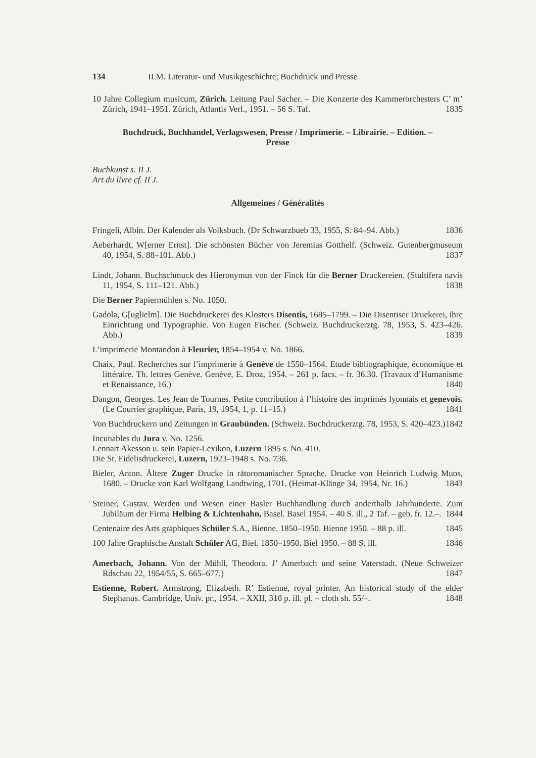134 II M. Literatur- und Musikgeschichte; Buchdruck und Presse
10 Jahre Collegium musicum, Zürich. Leitung Paul Sacher. – Die Konzerte des Kammerorchesters C’ m’ Zürich, 1941–1951. Zürich, Atlantis Verl., 1951. – 56 S. Taf. 1835
Buchdruck, Buchhandel, Verlagswesen, Presse / Imprimerie. – Librairie. – Edition. –
Presse
Buchkunst s. II J.
Art du livre cf. II J.
Allgemeines / Généralités
Fringeli, Albin. Der Kalender als Volksbuch. (Dr Schwarzbueb 33, 1955, S. 84–94. Abb.) 1836
Aeberhardt, W[erner Ernst]. Die schönsten Bücher von Jeremias Gotthelf. (Schweiz. Gutenbergmuseum 40, 1954, S. 88–101. Abb.) 1837
Lindt, Johann. Buchschmuck des Hieronymus von der Finck für die Berner Druckereien. (Stultifera navis 11, 1954, S. 111–121. Abb.) 1838
Die Berner Papiermühlen s. No. 1050.
Gadola, G[uglielm]. Die Buchdruckerei des Klosters Disentis, 1685–1799. – Die Disentiser Druckerei, ihre Einrichtung und Typographie. Von Eugen Fischer. (Schweiz. Buchdruckerztg. 78, 1953, S. 423–426. Abb.) 1839
L’imprimerie Montandon à Fleurier, 1854–1954 v. No. 1866.
Chaix, Paul. Recherches sur l’imprimerie à Genève de 1550–1564. Etude bibliographique, économique et littéraire. Th. lettres Genève. Genève, E. Droz, 1954. – 261 p. facs. – fr. 36.30. (Travaux d’Humanisme et Renaissance, 16.) 1840
Dangon, Georges. Les Jean de Tournes. Petite contribution à l’histoire des imprimés lyonnais et genevois. (Le Courrier graphique, Paris, 19, 1954, 1, p. 11–15.) 1841
Von Buchdruckern und Zeitungen in Graubünden. (Schweiz. Buchdruckerztg. 78, 1953, S. 420–423.) 1842
Incunables du Jura v. No. 1256.
Lennart Akesson u. sein Papier-Lexikon, Luzern 1895 s. No. 410.
Die St. Fidelisdruckerei, Luzern, 1923–1948 s. No. 736.
Bieler, Anton. Ältere Zuger Drucke in rätoromanischer Sprache. Drucke von Heinrich Ludwig Muos, 1680. – Drucke von Karl Wolfgang Landtwing, 1701. (Heimat-Klänge 34, 1954, Nr. 16.) 1843
Steiner, Gustav. Werden und Wesen einer Basler Buchhandlung durch anderthalb Jahrhunderte. Zum Jubiläum der Firma Helbing & Lichtenhahn, Basel. Basel 1954. – 40 S. ill., 2 Taf. – geb. fr. 12.–. 1844
Centenaire des Arts graphiques Schüler S.A., Bienne. 1850–1950. Bienne 1950. – 88 p. ill. 1845
100 Jahre Graphische Anstalt Schüler AG, Biel. 1850–1950. Biel 1950. – 88 S. ill. 1846
Amerbach, Johann. Von der Mühll, Theodora. J’ Amerbach und seine Vaterstadt. (Neue Schweizer Rdschau 22, 1954/55, S. 665–677.) 1847
Estienne, Robert. Armstrong, Elizabeth. R’ Estienne, royal printer. An historical study of the elder Stephanus. Cambridge, Univ. pr., 1954. – XXII, 310 p. ill. pl. – cloth sh. 55/–. 1848